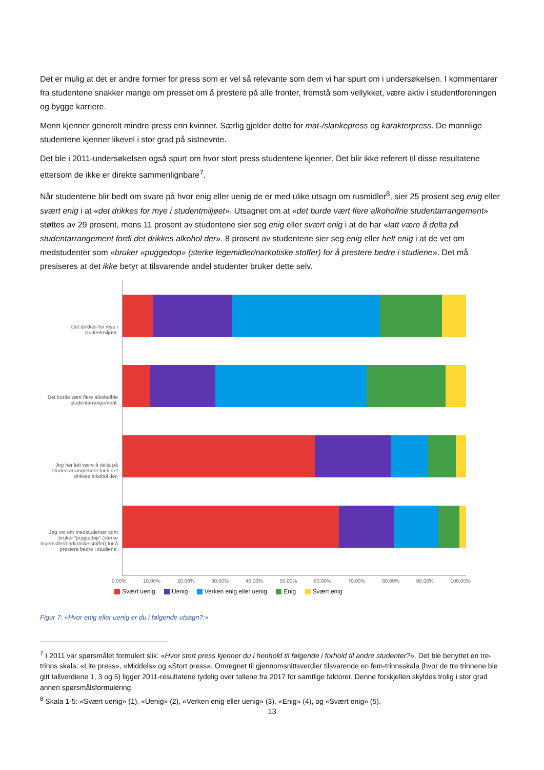Det er mulig at det er andre former for press som er vel så relevante som dem vi har spurt om i undersøkelsen. I kommentarer fra studentene snakker mange om presset om å prestere på alle fronter, fremstå som vellykket, være aktiv i studentforeningen og bygge karriere.
Menn kjenner generelt mindre press enn kvinner. Særlig gjelder dette for mat-/slankepress og karakterpress. De mannlige studentene kjenner likevel i stor grad på sistnevnte.
Det ble i 2011-undersøkelsen også spurt om hvor stort press studentene kjenner. Det blir ikke referert til disse resultatene ettersom de ikke er direkte sammenlignbare<sup>7</sup>.
Når studentene blir bedt om svare på hvor enig eller uenig de er med ulike utsagn om rusmidler<sup>8</sup>, sier 25 prosent seg enig eller svært enig i at «det drikkes for mye i studentmiljøet». Utsagnet om at «det burde vært flere alkoholfrie studentarrangement» støttes av 29 prosent, mens 11 prosent av studentene sier seg enig eller svært enig i at de har «latt være å delta på studentarrangement fordi det drikkes alkohol der». 8 prosent av studentene sier seg enig eller helt enig i at de vet om medstudenter som «bruker «puggedop» (sterke legemidler/narkotiske stoffer) for å prestere bedre i studiene». Det må presiseres at det ikke betyr at tilsvarende andel studenter bruker dette selv.
Det drikkes for mye i studentmiljøet.
Det burde vært flere alkoholfrie studentarrangement.
Jeg har latt være å delta på studentarrangement fordi det drikkes alkohol der.
Jeg vet om medstudenter som bruker "puggedop" (sterke legemidler/narkotiske stoffer) for å prestere bedre i studiene.
0.00% 10.00% 20.00% 30.00% 40.00% 50.00% 60.00% 70.00% 80.00% 90.00% 100.00%
Svært uenig Uenig Verken enig eller uenig Enig Svært enig
Figur 7: «Hvor enig eller uenig er du i følgende utsagn?:»
<sup>7</sup> I 2011 var spørsmålet formulert slik: «Hvor stort press kjenner du i henhold til følgende i forhold til andre studenter?». Det ble benyttet en tre-trinns skala: «Lite press», «Middels» og «Stort press». Omregnet til gjennomsnittsverdier tilsvarende en fem-trinnsskala (hvor de tre trinnene ble gitt tallverdiene 1, 3 og 5) ligger 2011-resultatene tydelig over tallene fra 2017 for samtlige faktorer. Denne forskjellen skyldes trolig i stor grad annen spørsmålsformulering.
<sup>8</sup> Skala 1-5: «Svært uenig» (1), «Uenig» (2), «Verken enig eller uenig» (3), «Enig» (4), og «Svært enig» (5).
13